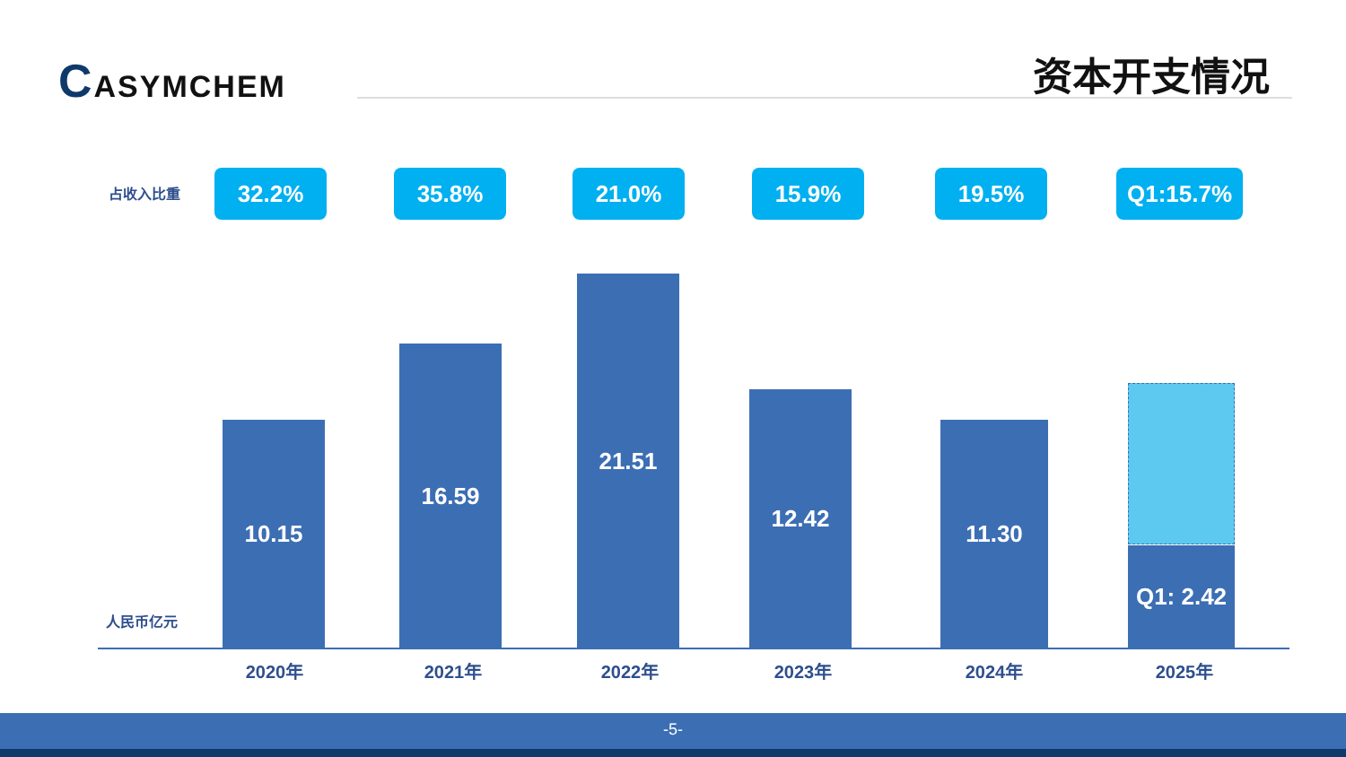CASYMCHEM 资本开支情况
占收入比重 32.2% 35.8% 21.0% 15.9% 19.5% Q1:15.7%
人民币亿元
10.15 16.59 21.51 12.42 11.30
Q1: 2.42
2020年 2021年 2022年 2023年 2024年 2025年
-5-